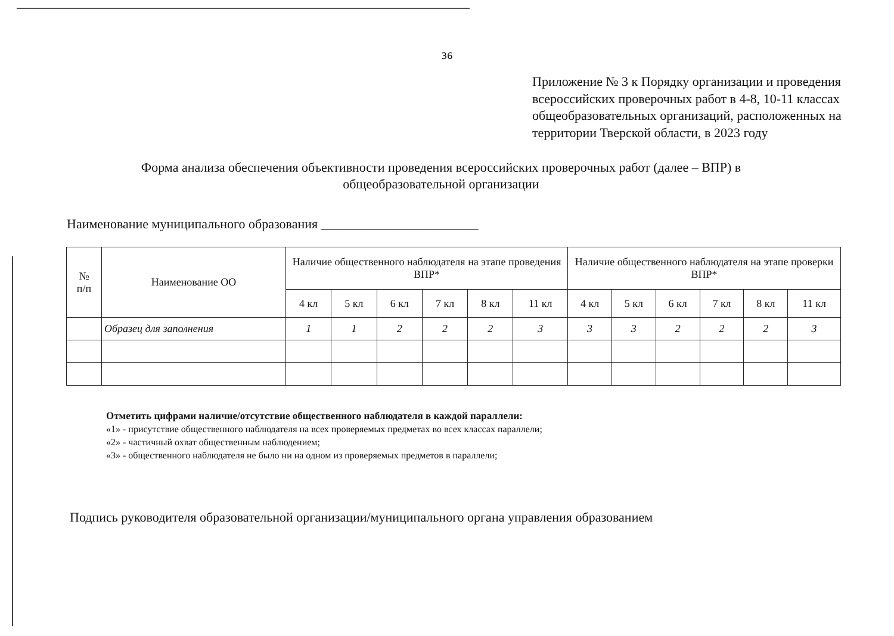36
Приложение № 3 к Порядку организации и проведения всероссийских проверочных работ в 4-8, 10-11 классах общеобразовательных организаций, расположенных на территории Тверской области, в 2023 году
Форма анализа обеспечения объективности проведения всероссийских проверочных работ (далее – ВПР) в общеобразовательной организации
Наименование муниципального образования ________________________
| № п/п | Наименование ОО | Наличие общественного наблюдателя на этапе проведения ВПР* | | | | | | Наличие общественного наблюдателя на этапе проверки ВПР* | | | | | |
| --- | --- | --- | --- | --- | --- | --- | --- | --- | --- | --- | --- | --- | --- |
| | | 4 кл | 5 кл | 6 кл | 7 кл | 8 кл | 11 кл | 4 кл | 5 кл | 6 кл | 7 кл | 8 кл | 11 кл |
| | Образец для заполнения | 1 | 1 | 2 | 2 | 2 | 3 | 3 | 3 | 2 | 2 | 2 | 3 |
Отметить цифрами наличие/отсутствие общественного наблюдателя в каждой параллели:
«1» - присутствие общественного наблюдателя на всех проверяемых предметах во всех классах параллели;
«2» - частичный охват общественным наблюдением;
«3» - общественного наблюдателя не было ни на одном из проверяемых предметов в параллели;
Подпись руководителя образовательной организации/муниципального органа управления образованием